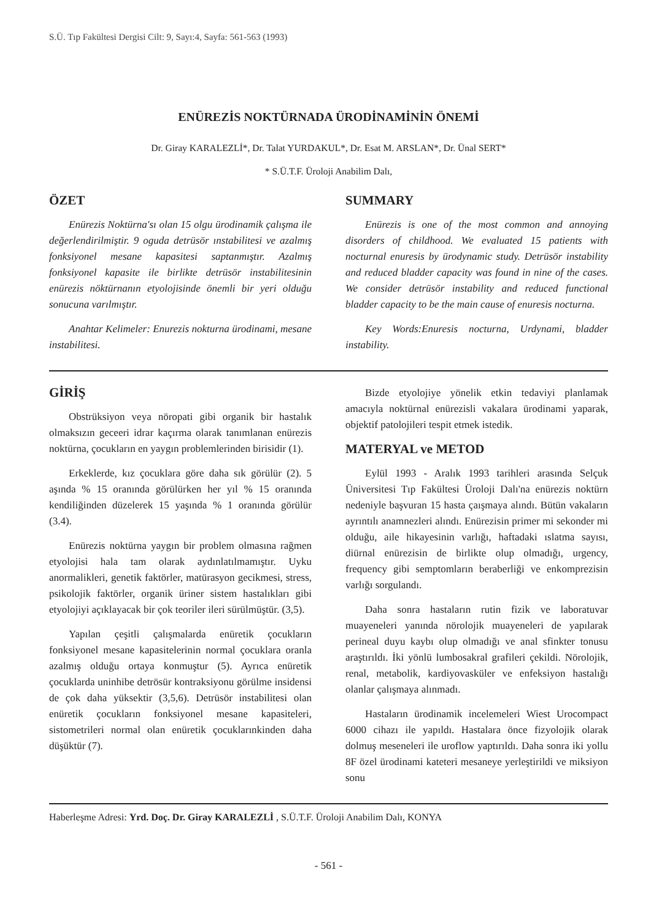S.Ü. Tıp Fakültesi Dergisi Cilt: 9, Sayı:4, Sayfa: 561-563 (1993)
ENÜREZİS NOKTÜRNADA ÜRODİNAMİNİN ÖNEMİ
Dr. Giray KARALEZLİ*, Dr. Talat YURDAKUL*, Dr. Esat M. ARSLAN*, Dr. Ünal SERT*
* S.Ü.T.F. Üroloji Anabilim Dalı,
ÖZET
Enürezis Noktürna'sı olan 15 olgu ürodinamik çalışma ile değerlendirilmiştir. 9 oguda detrüsör ınstabilitesi ve azalmış fonksiyonel mesane kapasitesi saptanmıştır. Azalmış fonksiyonel kapasite ile birlikte detrüsör instabilitesinin enürezis nöktürnanın etyolojisinde önemli bir yeri olduğu sonucuna varılmıştır.
Anahtar Kelimeler: Enurezis nokturna ürodinami, mesane instabilitesi.
SUMMARY
Enürezis is one of the most common and annoying disorders of childhood. We evaluated 15 patients with nocturnal enuresis by ürodynamic study. Detrüsör instability and reduced bladder capacity was found in nine of the cases. We consider detrüsör instability and reduced functional bladder capacity to be the main cause of enuresis nocturna.
Key Words:Enuresis nocturna, Urdynami, bladder instability.
GİRİŞ
Obstrüksiyon veya nöropati gibi organik bir hastalık olmaksızın geceeri idrar kaçırma olarak tanımlanan enürezis noktürna, çocukların en yaygın problemlerinden birisidir (1).
Erkeklerde, kız çocuklara göre daha sık görülür (2). 5 aşında % 15 oranında görülürken her yıl % 15 oranında kendiliğinden düzelerek 15 yaşında % 1 oranında görülür (3.4).
Enürezis noktürna yaygın bir problem olmasına rağmen etyolojisi hala tam olarak aydınlatılmamıştır. Uyku anormalikleri, genetik faktörler, matürasyon gecikmesi, stress, psikolojik faktörler, organik üriner sistem hastalıkları gibi etyolojiyi açıklayacak bir çok teoriler ileri sürülmüştür. (3,5).
Yapılan çeşitli çalışmalarda enüretik çocukların fonksiyonel mesane kapasitelerinin normal çocuklara oranla azalmış olduğu ortaya konmuştur (5). Ayrıca enüretik çocuklarda uninhibe detrösür kontraksiyonu görülme insidensi de çok daha yüksektir (3,5,6). Detrüsör instabilitesi olan enüretik çocukların fonksiyonel mesane kapasiteleri, sistometrileri normal olan enüretik çocuklarınkinden daha düşüktür (7).
Bizde etyolojiye yönelik etkin tedaviyi planlamak amacıyla noktürnal enürezisli vakalara ürodinami yaparak, objektif patolojileri tespit etmek istedik.
MATERYAL ve METOD
Eylül 1993 - Aralık 1993 tarihleri arasında Selçuk Üniversitesi Tıp Fakültesi Üroloji Dalı'na enürezis noktürn nedeniyle başvuran 15 hasta çaışmaya alındı. Bütün vakaların ayrıntılı anamnezleri alındı. Enürezisin primer mi sekonder mi olduğu, aile hikayesinin varlığı, haftadaki ıslatma sayısı, diürnal enürezisin de birlikte olup olmadığı, urgency, frequency gibi semptomların beraberliği ve enkomprezisin varlığı sorgulandı.
Daha sonra hastaların rutin fizik ve laboratuvar muayeneleri yanında nörolojik muayeneleri de yapılarak perineal duyu kaybı olup olmadığı ve anal sfinkter tonusu araştırıldı. İki yönlü lumbosakral grafileri çekildi. Nörolojik, renal, metabolik, kardiyovasküler ve enfeksiyon hastalığı olanlar çalışmaya alınmadı.
Hastaların ürodinamik incelemeleri Wiest Urocompact 6000 cihazı ile yapıldı. Hastalara önce fizyolojik olarak dolmuş meseneleri ile uroflow yaptırıldı. Daha sonra iki yollu 8F özel ürodinami kateteri mesaneye yerleştirildi ve miksiyon sonu
Haberleşme Adresi: Yrd. Doç. Dr. Giray KARALEZLİ , S.Ü.T.F. Üroloji Anabilim Dalı, KONYA
- 561 -